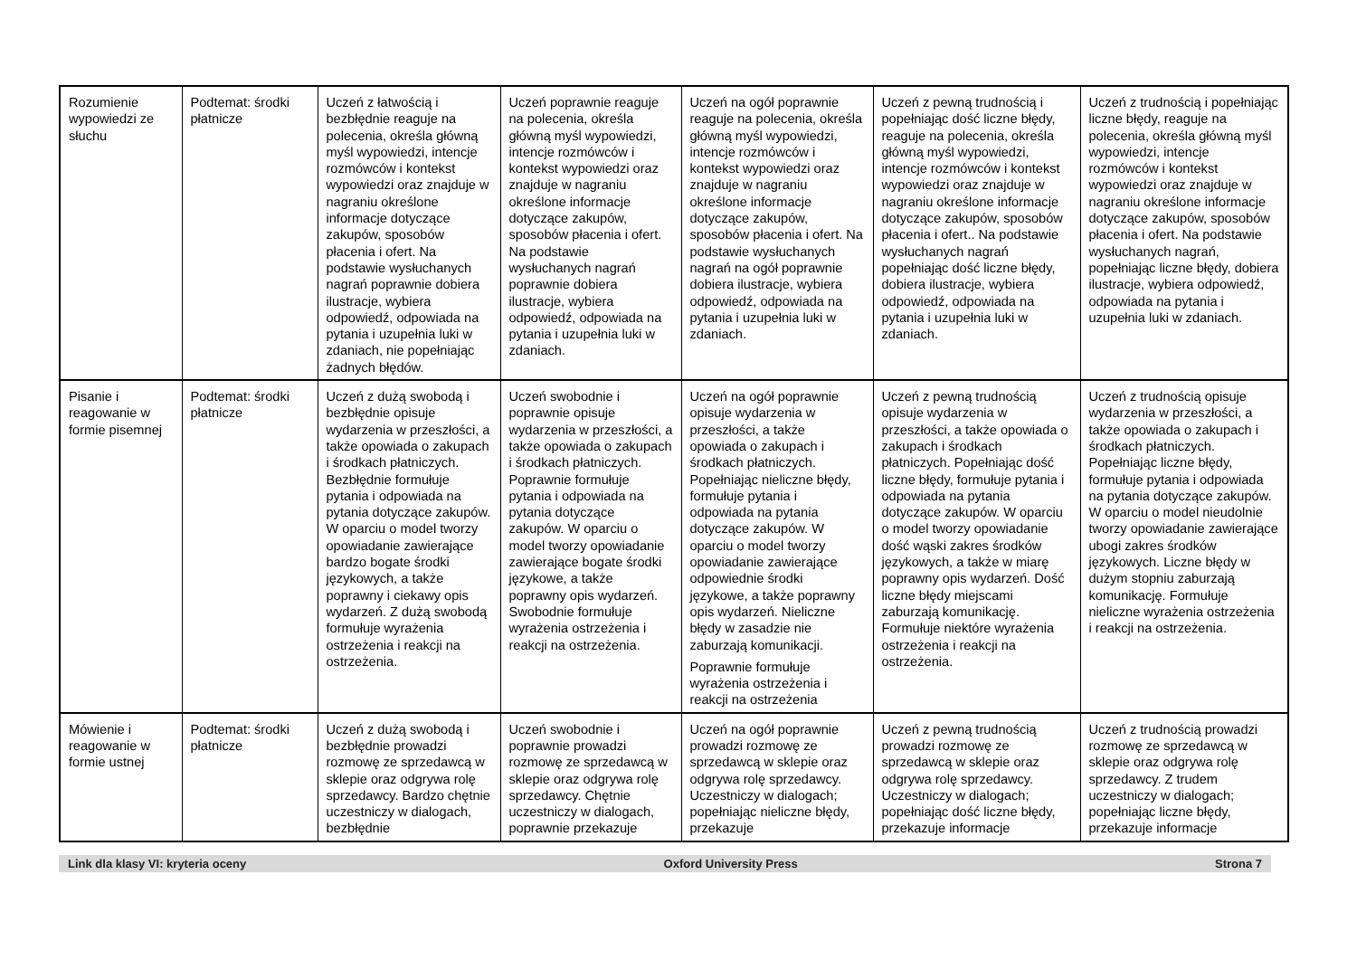| Rozumienie wypowiedzi ze słuchu | Podtemat: środki płatnicze | Uczeń z łatwością i bezbłędnie reaguje na polecenia, określa główną myśl wypowiedzi, intencje rozmówców i kontekst wypowiedzi oraz znajduje w nagraniu określone informacje dotyczące zakupów, sposobów płacenia i ofert. Na podstawie wysłuchanych nagrań poprawnie dobiera ilustracje, wybiera odpowiedź, odpowiada na pytania i uzupełnia luki w zdaniach, nie popełniając żadnych błędów. | Uczeń poprawnie reaguje na polecenia, określa główną myśl wypowiedzi, intencje rozmówców i kontekst wypowiedzi oraz znajduje w nagraniu określone informacje dotyczące zakupów, sposobów płacenia i ofert. Na podstawie wysłuchanych nagrań poprawnie dobiera ilustracje, wybiera odpowiedź, odpowiada na pytania i uzupełnia luki w zdaniach. | Uczeń na ogół poprawnie reaguje na polecenia, określa główną myśl wypowiedzi, intencje rozmówców i kontekst wypowiedzi oraz znajduje w nagraniu określone informacje dotyczące zakupów, sposobów płacenia i ofert. Na podstawie wysłuchanych nagrań na ogół poprawnie dobiera ilustracje, wybiera odpowiedź, odpowiada na pytania i uzupełnia luki w zdaniach. | Uczeń z pewną trudnością i popełniając dość liczne błędy, reaguje na polecenia, określa główną myśl wypowiedzi, intencje rozmówców i kontekst wypowiedzi oraz znajduje w nagraniu określone informacje dotyczące zakupów, sposobów płacenia i ofert.. Na podstawie wysłuchanych nagrań popełniając dość liczne błędy, dobiera ilustracje, wybiera odpowiedź, odpowiada na pytania i uzupełnia luki w zdaniach. | Uczeń z trudnością i popełniając liczne błędy, reaguje na polecenia, określa główną myśl wypowiedzi, intencje rozmówców i kontekst wypowiedzi oraz znajduje w nagraniu określone informacje dotyczące zakupów, sposobów płacenia i ofert. Na podstawie wysłuchanych nagrań, popełniając liczne błędy, dobiera ilustracje, wybiera odpowiedź, odpowiada na pytania i uzupełnia luki w zdaniach. |
| Pisanie i reagowanie w formie pisemnej | Podtemat: środki płatnicze | Uczeń z dużą swobodą i bezbłędnie opisuje wydarzenia w przeszłości, a także opowiada o zakupach i środkach płatniczych. Bezbłędnie formułuje pytania i odpowiada na pytania dotyczące zakupów. W oparciu o model tworzy opowiadanie zawierające bardzo bogate środki językowych, a także poprawny i ciekawy opis wydarzeń. Z dużą swobodą formułuje wyrażenia ostrzeżenia i reakcji na ostrzeżenia. | Uczeń swobodnie i poprawnie opisuje wydarzenia w przeszłości, a także opowiada o zakupach i środkach płatniczych. Poprawnie formułuje pytania i odpowiada na pytania dotyczące zakupów. W oparciu o model tworzy opowiadanie zawierające bogate środki językowe, a także poprawny opis wydarzeń. Swobodnie formułuje wyrażenia ostrzeżenia i reakcji na ostrzeżenia. | Uczeń na ogół poprawnie opisuje wydarzenia w przeszłości, a także opowiada o zakupach i środkach płatniczych. Popełniając nieliczne błędy, formułuje pytania i odpowiada na pytania dotyczące zakupów. W oparciu o model tworzy opowiadanie zawierające odpowiednie środki językowe, a także poprawny opis wydarzeń. Nieliczne błędy w zasadzie nie zaburzają komunikacji. Poprawnie formułuje wyrażenia ostrzeżenia i reakcji na ostrzeżenia | Uczeń z pewną trudnością opisuje wydarzenia w przeszłości, a także opowiada o zakupach i środkach płatniczych. Popełniając dość liczne błędy, formułuje pytania i odpowiada na pytania dotyczące zakupów. W oparciu o model tworzy opowiadanie dość wąski zakres środków językowych, a także w miarę poprawny opis wydarzeń. Dość liczne błędy miejscami zaburzają komunikację. Formułuje niektóre wyrażenia ostrzeżenia i reakcji na ostrzeżenia. | Uczeń z trudnością opisuje wydarzenia w przeszłości, a także opowiada o zakupach i środkach płatniczych. Popełniając liczne błędy, formułuje pytania i odpowiada na pytania dotyczące zakupów. W oparciu o model nieudolnie tworzy opowiadanie zawierające ubogi zakres środków językowych. Liczne błędy w dużym stopniu zaburzają komunikację. Formułuje nieliczne wyrażenia ostrzeżenia i reakcji na ostrzeżenia. |
| Mówienie i reagowanie w formie ustnej | Podtemat: środki płatnicze | Uczeń z dużą swobodą i bezbłędnie prowadzi rozmowę ze sprzedawcą w sklepie oraz odgrywa rolę sprzedawcy. Bardzo chętnie uczestniczy w dialogach, bezbłędnie | Uczeń swobodnie i poprawnie prowadzi rozmowę ze sprzedawcą w sklepie oraz odgrywa rolę sprzedawcy. Chętnie uczestniczy w dialogach, poprawnie przekazuje | Uczeń na ogół poprawnie prowadzi rozmowę ze sprzedawcą w sklepie oraz odgrywa rolę sprzedawcy. Uczestniczy w dialogach; popełniając nieliczne błędy, przekazuje | Uczeń z pewną trudnością prowadzi rozmowę ze sprzedawcą w sklepie oraz odgrywa rolę sprzedawcy. Uczestniczy w dialogach; popełniając dość liczne błędy, przekazuje informacje | Uczeń z trudnością prowadzi rozmowę ze sprzedawcą w sklepie oraz odgrywa rolę sprzedawcy. Z trudem uczestniczy w dialogach; popełniając liczne błędy, przekazuje informacje |
Link dla klasy VI: kryteria oceny Oxford University Press Strona 7